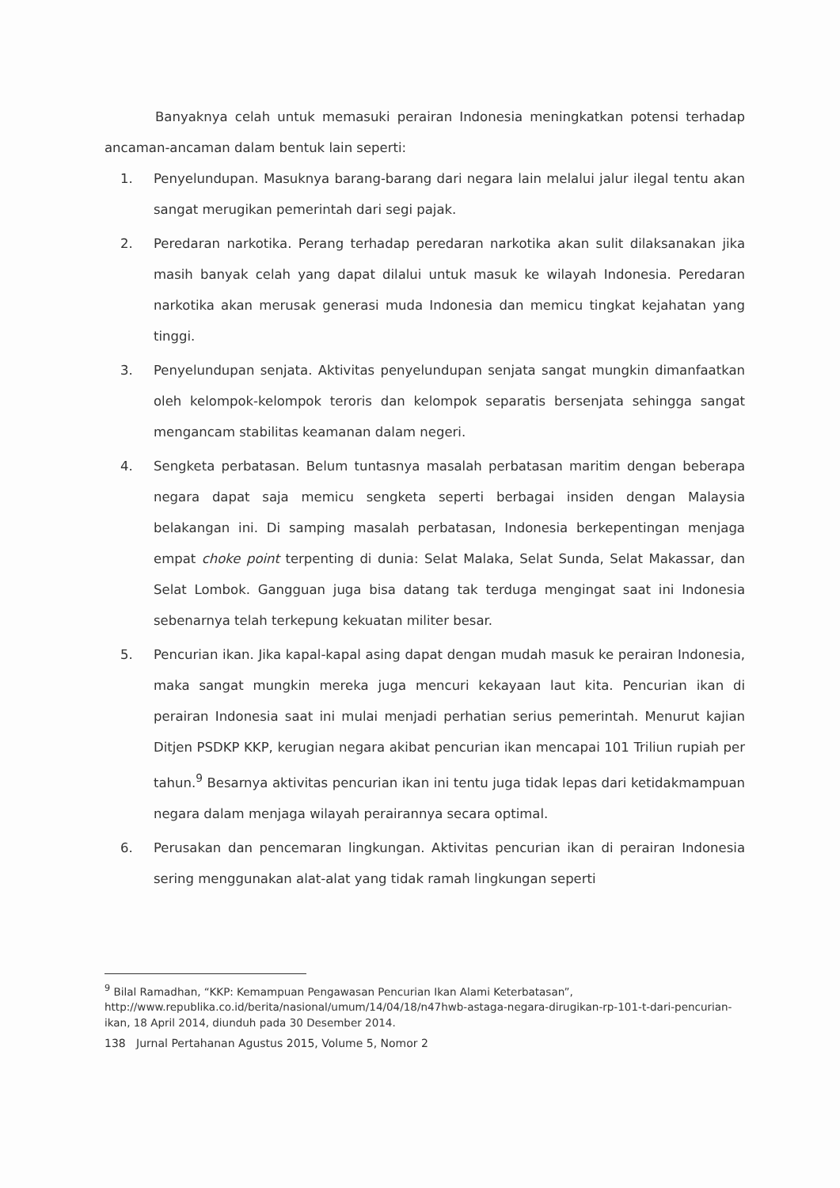Banyaknya celah untuk memasuki perairan Indonesia meningkatkan potensi terhadap ancaman-ancaman dalam bentuk lain seperti:
1. Penyelundupan. Masuknya barang-barang dari negara lain melalui jalur ilegal tentu akan sangat merugikan pemerintah dari segi pajak.
2. Peredaran narkotika. Perang terhadap peredaran narkotika akan sulit dilaksanakan jika masih banyak celah yang dapat dilalui untuk masuk ke wilayah Indonesia. Peredaran narkotika akan merusak generasi muda Indonesia dan memicu tingkat kejahatan yang tinggi.
3. Penyelundupan senjata. Aktivitas penyelundupan senjata sangat mungkin dimanfaatkan oleh kelompok-kelompok teroris dan kelompok separatis bersenjata sehingga sangat mengancam stabilitas keamanan dalam negeri.
4. Sengketa perbatasan. Belum tuntasnya masalah perbatasan maritim dengan beberapa negara dapat saja memicu sengketa seperti berbagai insiden dengan Malaysia belakangan ini. Di samping masalah perbatasan, Indonesia berkepentingan menjaga empat choke point terpenting di dunia: Selat Malaka, Selat Sunda, Selat Makassar, dan Selat Lombok. Gangguan juga bisa datang tak terduga mengingat saat ini Indonesia sebenarnya telah terkepung kekuatan militer besar.
5. Pencurian ikan. Jika kapal-kapal asing dapat dengan mudah masuk ke perairan Indonesia, maka sangat mungkin mereka juga mencuri kekayaan laut kita. Pencurian ikan di perairan Indonesia saat ini mulai menjadi perhatian serius pemerintah. Menurut kajian Ditjen PSDKP KKP, kerugian negara akibat pencurian ikan mencapai 101 Triliun rupiah per tahun.<sup>9</sup> Besarnya aktivitas pencurian ikan ini tentu juga tidak lepas dari ketidakmampuan negara dalam menjaga wilayah perairannya secara optimal.
6. Perusakan dan pencemaran lingkungan. Aktivitas pencurian ikan di perairan Indonesia sering menggunakan alat-alat yang tidak ramah lingkungan seperti
<sup>9</sup> Bilal Ramadhan, “KKP: Kemampuan Pengawasan Pencurian Ikan Alami Keterbatasan”, http://www.republika.co.id/berita/nasional/umum/14/04/18/n47hwb-astaga-negara-dirugikan-rp-101-t-dari-pencurian-ikan, 18 April 2014, diunduh pada 30 Desember 2014.
138 Jurnal Pertahanan Agustus 2015, Volume 5, Nomor 2